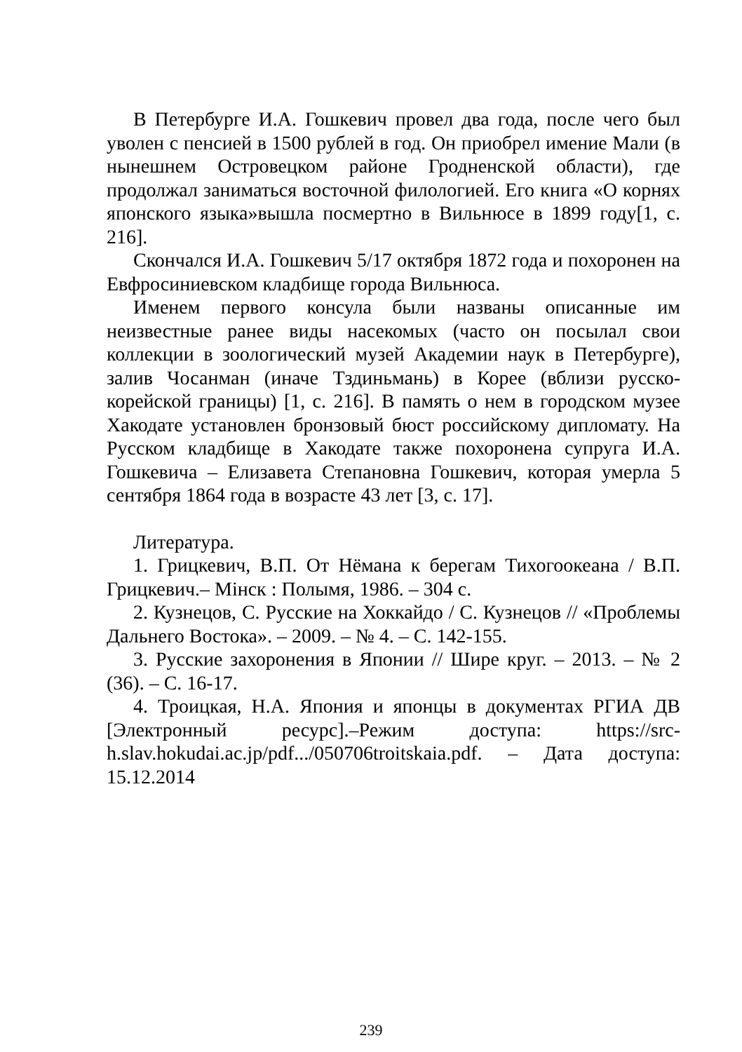В Петербурге И.А. Гошкевич провел два года, после чего был уволен с пенсией в 1500 рублей в год. Он приобрел имение Мали (в нынешнем Островецком районе Гродненской области), где продолжал заниматься восточной филологией. Его книга «О корнях японского языка»вышла посмертно в Вильнюсе в 1899 году[1, с. 216].
Скончался И.А. Гошкевич 5/17 октября 1872 года и похоронен на Евфросиниевском кладбище города Вильнюса.
Именем первого консула были названы описанные им неизвестные ранее виды насекомых (часто он посылал свои коллекции в зоологический музей Академии наук в Петербурге), залив Чосанман (иначе Тздиньмань) в Корее (вблизи русско-корейской границы) [1, с. 216]. В память о нем в городском музее Хакодате установлен бронзовый бюст российскому дипломату. На Русском кладбище в Хакодате также похоронена супруга И.А. Гошкевича – Елизавета Степановна Гошкевич, которая умерла 5 сентября 1864 года в возрасте 43 лет [3, с. 17].
Литература.
1. Грицкевич, В.П. От Нёмана к берегам Тихогоокеана / В.П. Грицкевич.– Мiнск : Полымя, 1986. – 304 с.
2. Кузнецов, С. Русские на Хоккайдо / С. Кузнецов // «Проблемы Дальнего Востока». – 2009. – № 4. – С. 142-155.
3. Русские захоронения в Японии // Шире круг. – 2013. – № 2 (36). – С. 16-17.
4. Троицкая, Н.А. Япония и японцы в документах РГИА ДВ [Электронный ресурс].–Режим доступа: https://src-h.slav.hokudai.ac.jp/pdf.../050706troitskaia.pdf. – Дата доступа: 15.12.2014
239